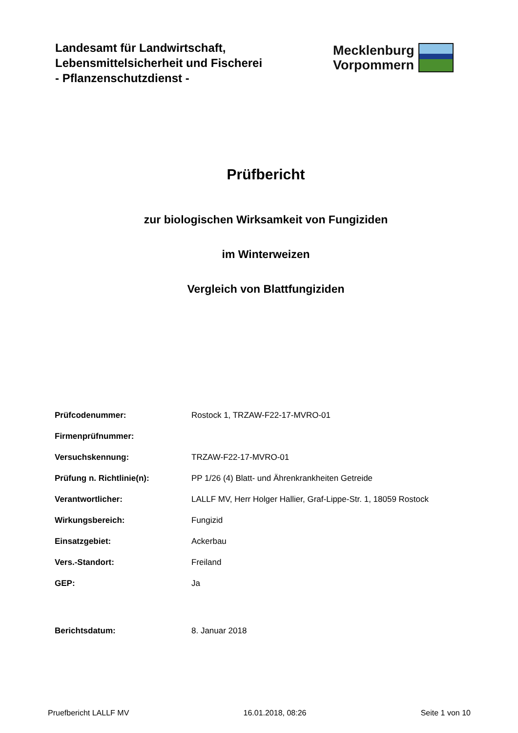Landesamt für Landwirtschaft,
Lebensmittelsicherheit und Fischerei
- Pflanzenschutzdienst -
Mecklenburg
Vorpommern
Prüfbericht
zur biologischen Wirksamkeit von Fungiziden
im Winterweizen
Vergleich von Blattfungiziden
| Prüfcodenummer: | Rostock 1, TRZAW-F22-17-MVRO-01 |
| Firmenprüfnummer: | |
| Versuchskennung: | TRZAW-F22-17-MVRO-01 |
| Prüfung n. Richtlinie(n): | PP 1/26 (4) Blatt- und Ährenkrankheiten Getreide |
| Verantwortlicher: | LALLF MV, Herr Holger Hallier, Graf-Lippe-Str. 1, 18059 Rostock |
| Wirkungsbereich: | Fungizid |
| Einsatzgebiet: | Ackerbau |
| Vers.-Standort: | Freiland |
| GEP: | Ja |
| Berichtsdatum: | 8. Januar 2018 |
Pruefbericht LALLF MV 16.01.2018, 08:26 Seite 1 von 10